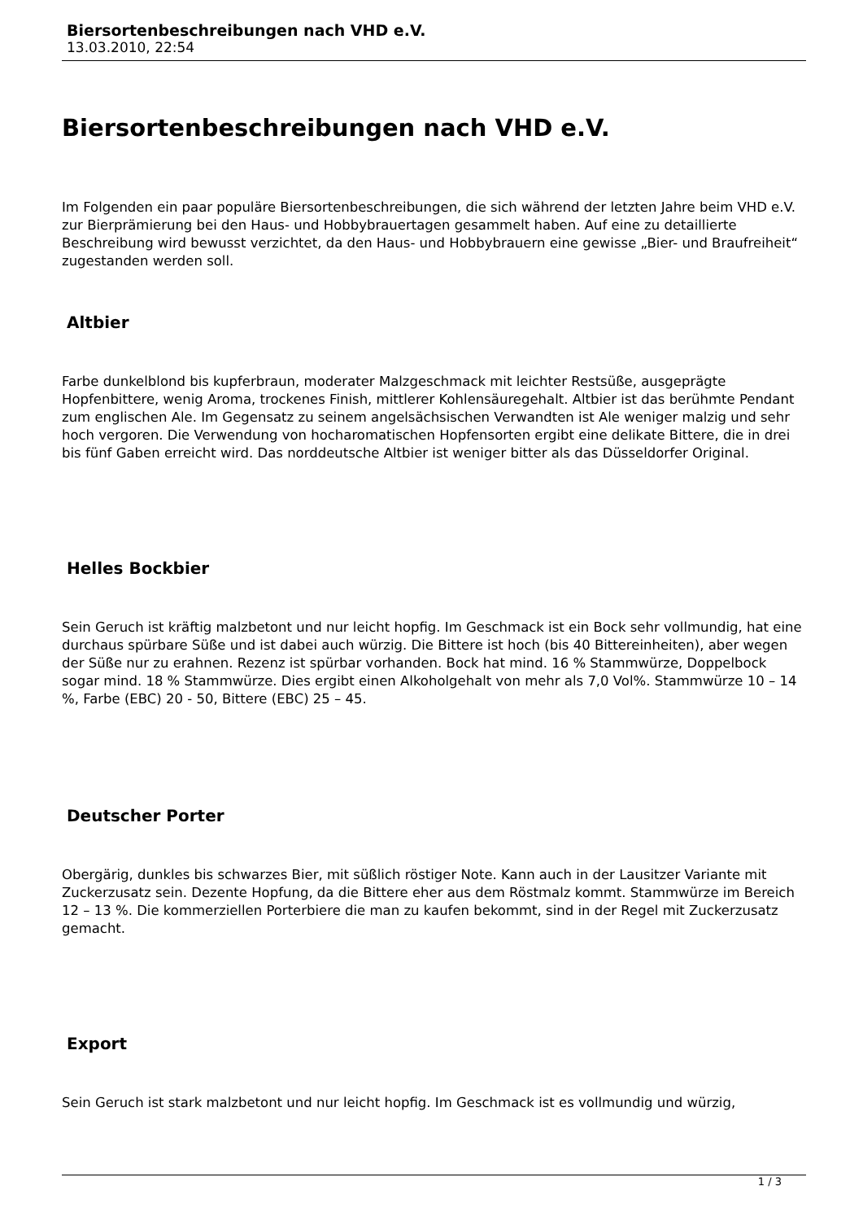Biersortenbeschreibungen nach VHD e.V.
13.03.2010, 22:54
Biersortenbeschreibungen nach VHD e.V.
Im Folgenden ein paar populäre Biersortenbeschreibungen, die sich während der letzten Jahre beim VHD e.V. zur Bierprämierung bei den Haus- und Hobbybrauertagen gesammelt haben. Auf eine zu detaillierte Beschreibung wird bewusst verzichtet, da den Haus- und Hobbybrauern eine gewisse „Bier- und Braufreiheit“ zugestanden werden soll.
Altbier
Farbe dunkelblond bis kupferbraun, moderater Malzgeschmack mit leichter Restsüße, ausgeprägte Hopfenbittere, wenig Aroma, trockenes Finish, mittlerer Kohlensäuregehalt. Altbier ist das berühmte Pendant zum englischen Ale. Im Gegensatz zu seinem angelsächsischen Verwandten ist Ale weniger malzig und sehr hoch vergoren. Die Verwendung von hocharomatischen Hopfensorten ergibt eine delikate Bittere, die in drei bis fünf Gaben erreicht wird. Das norddeutsche Altbier ist weniger bitter als das Düsseldorfer Original.
Helles Bockbier
Sein Geruch ist kräftig malzbetont und nur leicht hopfig. Im Geschmack ist ein Bock sehr vollmundig, hat eine durchaus spürbare Süße und ist dabei auch würzig. Die Bittere ist hoch (bis 40 Bittereinheiten), aber wegen der Süße nur zu erahnen. Rezenz ist spürbar vorhanden. Bock hat mind. 16 % Stammwürze, Doppelbock sogar mind. 18 % Stammwürze. Dies ergibt einen Alkoholgehalt von mehr als 7,0 Vol%. Stammwürze 10 – 14 %, Farbe (EBC) 20 - 50, Bittere (EBC) 25 – 45.
Deutscher Porter
Obergärig, dunkles bis schwarzes Bier, mit süßlich röstiger Note. Kann auch in der Lausitzer Variante mit Zuckerzusatz sein. Dezente Hopfung, da die Bittere eher aus dem Röstmalz kommt. Stammwürze im Bereich 12 – 13 %. Die kommerziellen Porterbiere die man zu kaufen bekommt, sind in der Regel mit Zuckerzusatz gemacht.
Export
Sein Geruch ist stark malzbetont und nur leicht hopfig. Im Geschmack ist es vollmundig und würzig,
1 / 3